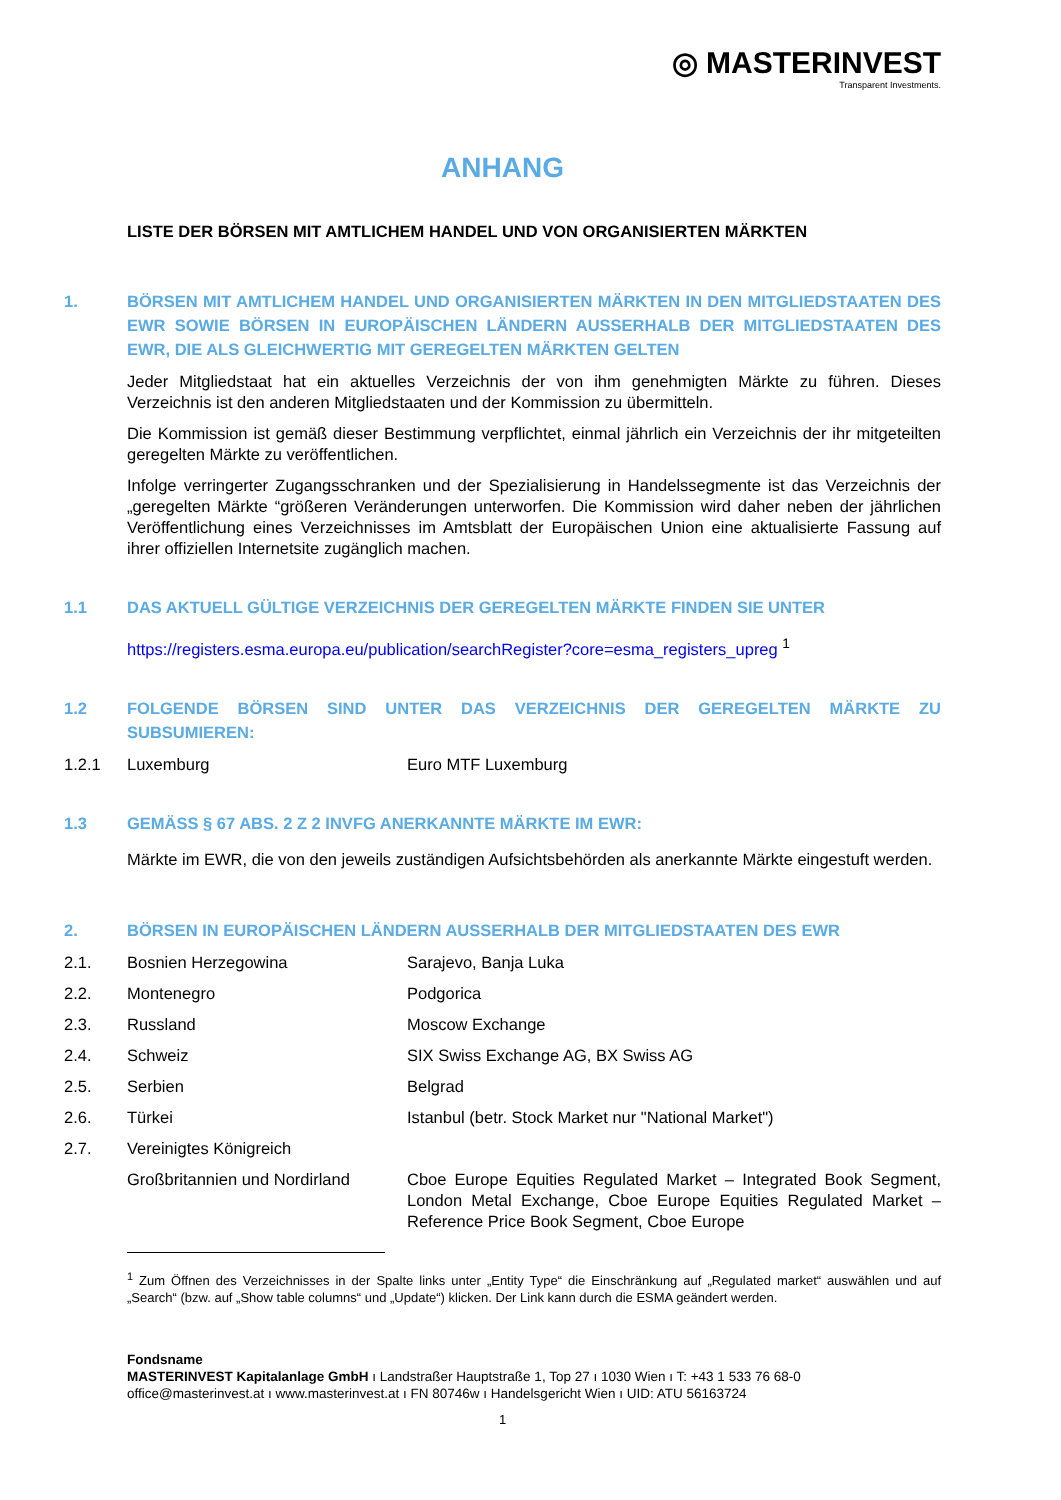◎ MASTERINVEST
Transparent Investments.
ANHANG
LISTE DER BÖRSEN MIT AMTLICHEM HANDEL UND VON ORGANISIERTEN MÄRKTEN
1. BÖRSEN MIT AMTLICHEM HANDEL UND ORGANISIERTEN MÄRKTEN IN DEN MITGLIEDSTAATEN DES EWR SOWIE BÖRSEN IN EUROPÄISCHEN LÄNDERN AUSSERHALB DER MITGLIEDSTAATEN DES EWR, DIE ALS GLEICHWERTIG MIT GEREGELTEN MÄRKTEN GELTEN
Jeder Mitgliedstaat hat ein aktuelles Verzeichnis der von ihm genehmigten Märkte zu führen. Dieses Verzeichnis ist den anderen Mitgliedstaaten und der Kommission zu übermitteln.
Die Kommission ist gemäß dieser Bestimmung verpflichtet, einmal jährlich ein Verzeichnis der ihr mitgeteilten geregelten Märkte zu veröffentlichen.
Infolge verringerter Zugangsschranken und der Spezialisierung in Handelssegmente ist das Verzeichnis der „geregelten Märkte “größeren Veränderungen unterworfen. Die Kommission wird daher neben der jährlichen Veröffentlichung eines Verzeichnisses im Amtsblatt der Europäischen Union eine aktualisierte Fassung auf ihrer offiziellen Internetsite zugänglich machen.
1.1 DAS AKTUELL GÜLTIGE VERZEICHNIS DER GEREGELTEN MÄRKTE FINDEN SIE UNTER
https://registers.esma.europa.eu/publication/searchRegister?core=esma_registers_upreg <sup>1</sup>
1.2 FOLGENDE BÖRSEN SIND UNTER DAS VERZEICHNIS DER GEREGELTEN MÄRKTE ZU SUBSUMIEREN:
1.2.1 Luxemburg Euro MTF Luxemburg
1.3 GEMÄSS § 67 ABS. 2 Z 2 INVFG ANERKANNTE MÄRKTE IM EWR:
Märkte im EWR, die von den jeweils zuständigen Aufsichtsbehörden als anerkannte Märkte eingestuft werden.
2. BÖRSEN IN EUROPÄISCHEN LÄNDERN AUSSERHALB DER MITGLIEDSTAATEN DES EWR
2.1. Bosnien Herzegowina Sarajevo, Banja Luka
2.2. Montenegro Podgorica
2.3. Russland Moscow Exchange
2.4. Schweiz SIX Swiss Exchange AG, BX Swiss AG
2.5. Serbien Belgrad
2.6. Türkei Istanbul (betr. Stock Market nur "National Market")
2.7. Vereinigtes Königreich
Großbritannien und Nordirland Cboe Europe Equities Regulated Market – Integrated Book Segment, London Metal Exchange, Cboe Europe Equities Regulated Market – Reference Price Book Segment, Cboe Europe
<sup>1</sup> Zum Öffnen des Verzeichnisses in der Spalte links unter „Entity Type“ die Einschränkung auf „Regulated market“ auswählen und auf „Search“ (bzw. auf „Show table columns“ und „Update“) klicken. Der Link kann durch die ESMA geändert werden.
Fondsname
MASTERINVEST Kapitalanlage GmbH ı Landstraßer Hauptstraße 1, Top 27 ı 1030 Wien ı T: +43 1 533 76 68-0
office@masterinvest.at ı www.masterinvest.at ı FN 80746w ı Handelsgericht Wien ı UID: ATU 56163724
1